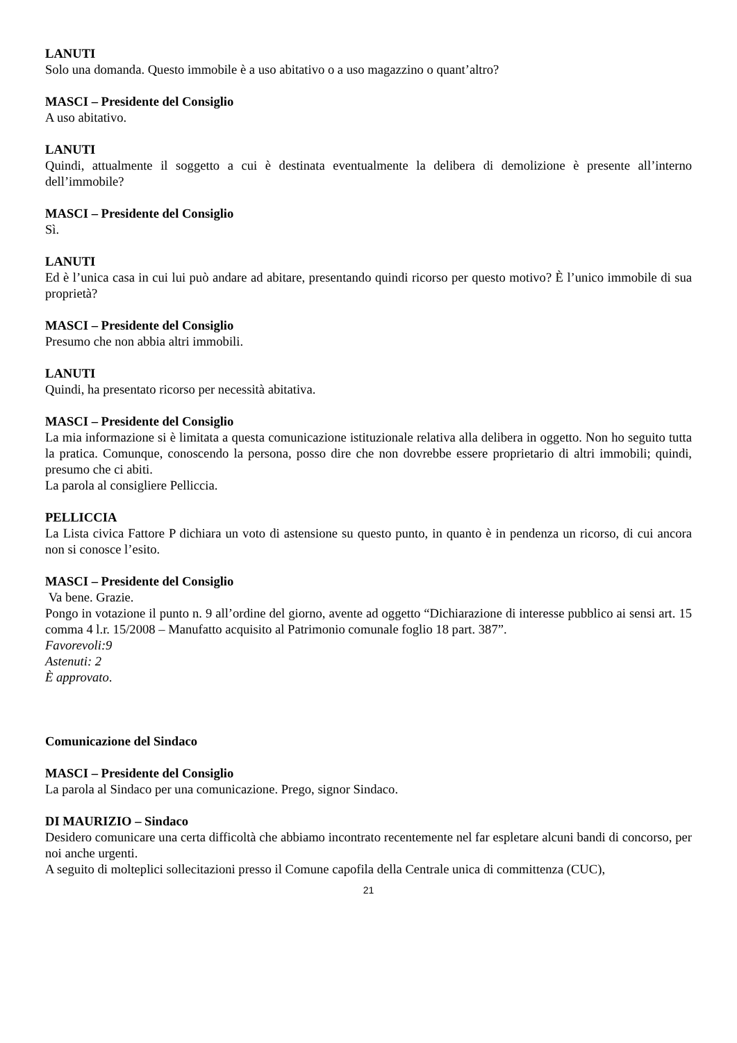LANUTI
Solo una domanda. Questo immobile è a uso abitativo o a uso magazzino o quant’altro?
MASCI – Presidente del Consiglio
A uso abitativo.
LANUTI
Quindi, attualmente il soggetto a cui è destinata eventualmente la delibera di demolizione è presente all’interno dell’immobile?
MASCI – Presidente del Consiglio
Sì.
LANUTI
Ed è l’unica casa in cui lui può andare ad abitare, presentando quindi ricorso per questo motivo? È l’unico immobile di sua proprietà?
MASCI – Presidente del Consiglio
Presumo che non abbia altri immobili.
LANUTI
Quindi, ha presentato ricorso per necessità abitativa.
MASCI – Presidente del Consiglio
La mia informazione si è limitata a questa comunicazione istituzionale relativa alla delibera in oggetto. Non ho seguito tutta la pratica. Comunque, conoscendo la persona, posso dire che non dovrebbe essere proprietario di altri immobili; quindi, presumo che ci abiti.
La parola al consigliere Pelliccia.
PELLICCIA
La Lista civica Fattore P dichiara un voto di astensione su questo punto, in quanto è in pendenza un ricorso, di cui ancora non si conosce l’esito.
MASCI – Presidente del Consiglio
Va bene. Grazie.
Pongo in votazione il punto n. 9 all’ordine del giorno, avente ad oggetto “Dichiarazione di interesse pubblico ai sensi art. 15 comma 4 l.r. 15/2008 – Manufatto acquisito al Patrimonio comunale foglio 18 part. 387”.
Favorevoli:9
Astenuti: 2
È approvato.
Comunicazione del Sindaco
MASCI – Presidente del Consiglio
La parola al Sindaco per una comunicazione. Prego, signor Sindaco.
DI MAURIZIO – Sindaco
Desidero comunicare una certa difficoltà che abbiamo incontrato recentemente nel far espletare alcuni bandi di concorso, per noi anche urgenti.
A seguito di molteplici sollecitazioni presso il Comune capofila della Centrale unica di committenza (CUC),
21